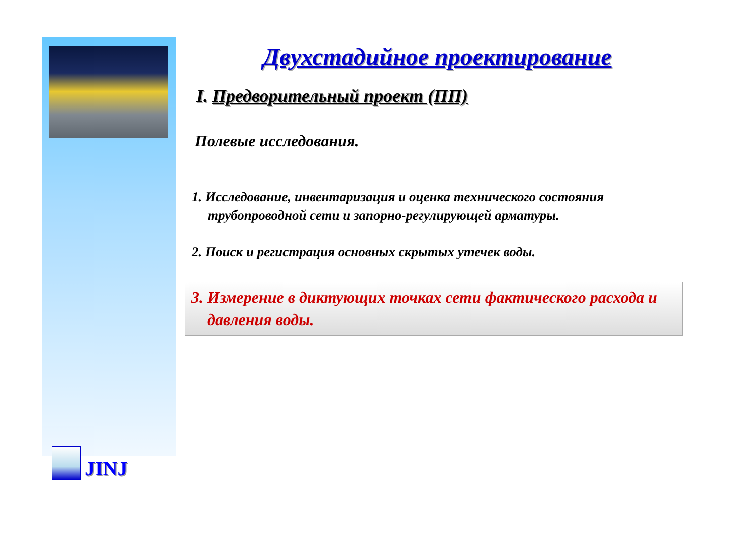JINJ
Двухстадийное проектирование
I. Предворительный проект (ПП)
Полевые исследования.
1. Исследование, инвентаризация и оценка технического состояния трубопроводной сети и запорно-регулирующей арматуры.
2. Поиск и регистрация основных скрытых утечек воды.
3. Измерение в диктующих точках сети фактического расхода и давления воды.